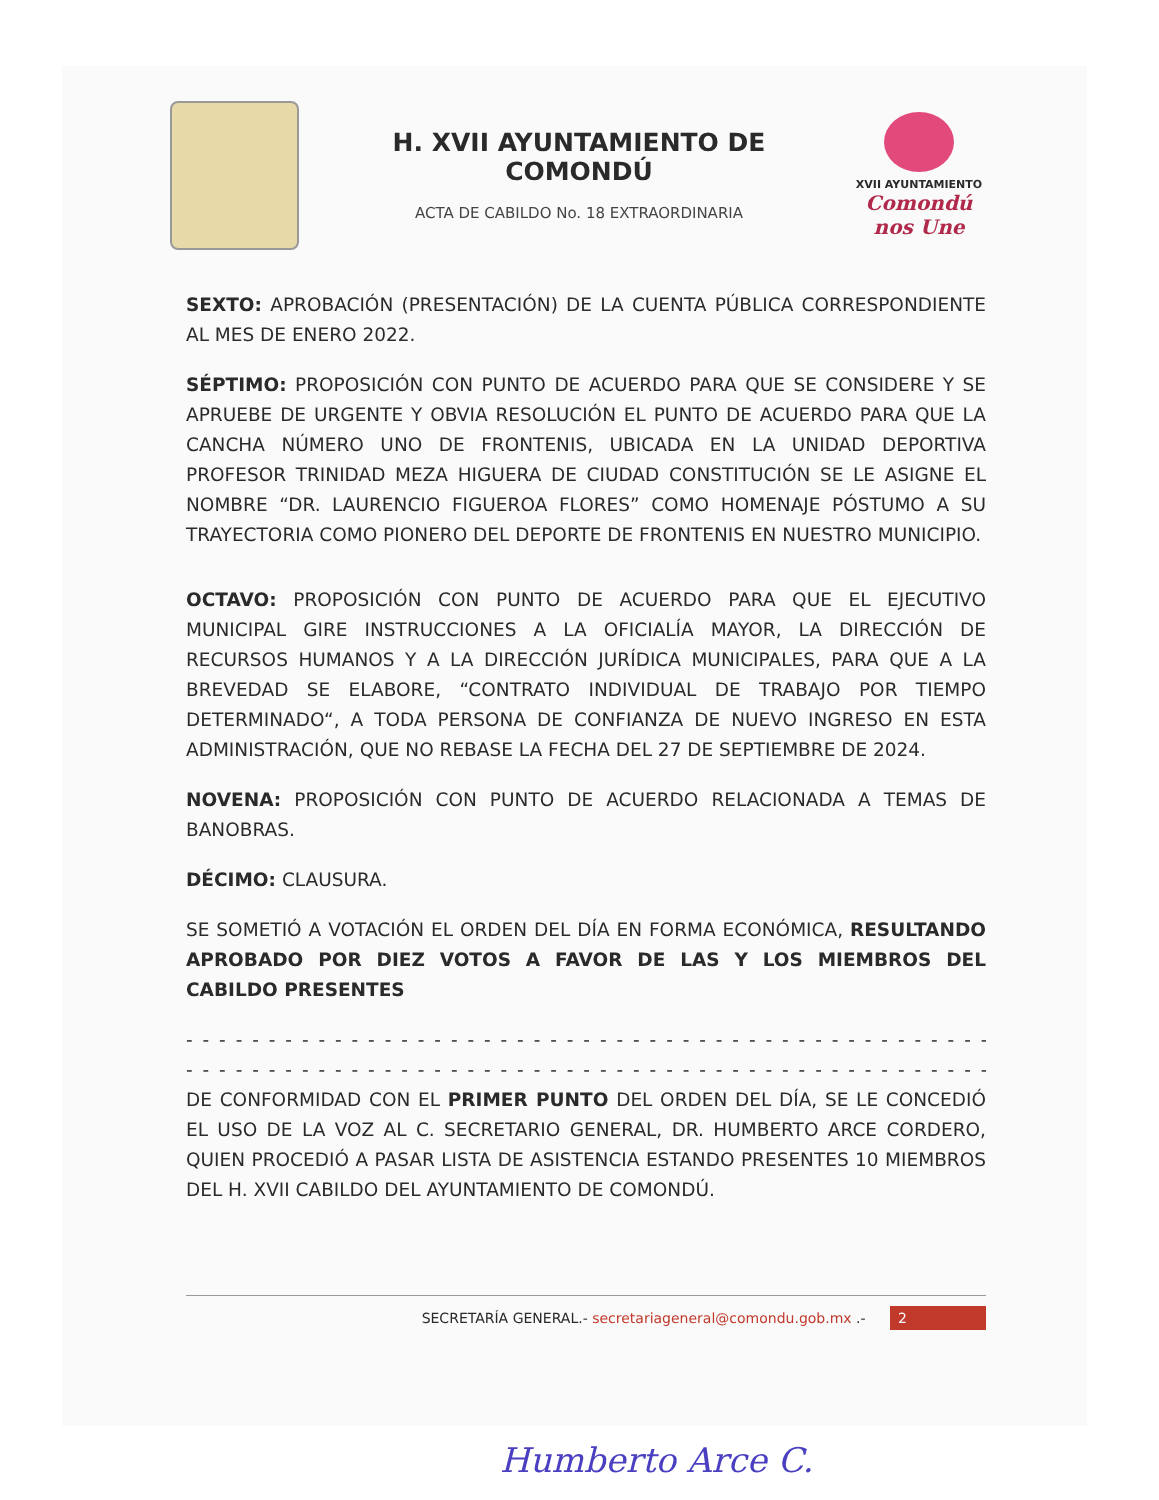H. XVII AYUNTAMIENTO DE COMONDÚ
ACTA DE CABILDO No. 18 EXTRAORDINARIA
XVII AYUNTAMIENTO
Comondú nos Une
SEXTO: APROBACIÓN (PRESENTACIÓN) DE LA CUENTA PÚBLICA CORRESPONDIENTE AL MES DE ENERO 2022.
SÉPTIMO: PROPOSICIÓN CON PUNTO DE ACUERDO PARA QUE SE CONSIDERE Y SE APRUEBE DE URGENTE Y OBVIA RESOLUCIÓN EL PUNTO DE ACUERDO PARA QUE LA CANCHA NÚMERO UNO DE FRONTENIS, UBICADA EN LA UNIDAD DEPORTIVA PROFESOR TRINIDAD MEZA HIGUERA DE CIUDAD CONSTITUCIÓN SE LE ASIGNE EL NOMBRE “DR. LAURENCIO FIGUEROA FLORES” COMO HOMENAJE PÓSTUMO A SU TRAYECTORIA COMO PIONERO DEL DEPORTE DE FRONTENIS EN NUESTRO MUNICIPIO.
OCTAVO: PROPOSICIÓN CON PUNTO DE ACUERDO PARA QUE EL EJECUTIVO MUNICIPAL GIRE INSTRUCCIONES A LA OFICIALÍA MAYOR, LA DIRECCIÓN DE RECURSOS HUMANOS Y A LA DIRECCIÓN JURÍDICA MUNICIPALES, PARA QUE A LA BREVEDAD SE ELABORE, “CONTRATO INDIVIDUAL DE TRABAJO POR TIEMPO DETERMINADO“, A TODA PERSONA DE CONFIANZA DE NUEVO INGRESO EN ESTA ADMINISTRACIÓN, QUE NO REBASE LA FECHA DEL 27 DE SEPTIEMBRE DE 2024.
NOVENA: PROPOSICIÓN CON PUNTO DE ACUERDO RELACIONADA A TEMAS DE BANOBRAS.
DÉCIMO: CLAUSURA.
SE SOMETIÓ A VOTACIÓN EL ORDEN DEL DÍA EN FORMA ECONÓMICA, RESULTANDO APROBADO POR DIEZ VOTOS A FAVOR DE LAS Y LOS MIEMBROS DEL CABILDO PRESENTES
- - - - - - - - - - - - - - - - - - - - - - - - - - - - - - - - - - - - - - - - - - - - - - - - - - - - - - - - - - - - - - - - - - - - - - - -
- - - - - - - - - - - - - - - - - - - - - - - - - - - - - - - - - - - - - - - - - - - - - - - - - - - - - - - - - - - - - - - - - - - - - - - -
DE CONFORMIDAD CON EL PRIMER PUNTO DEL ORDEN DEL DÍA, SE LE CONCEDIÓ EL USO DE LA VOZ AL C. SECRETARIO GENERAL, DR. HUMBERTO ARCE CORDERO, QUIEN PROCEDIÓ A PASAR LISTA DE ASISTENCIA ESTANDO PRESENTES 10 MIEMBROS DEL H. XVII CABILDO DEL AYUNTAMIENTO DE COMONDÚ.
SECRETARÍA GENERAL.- secretariageneral@comondu.gob.mx .- 2
Humberto Arce C.